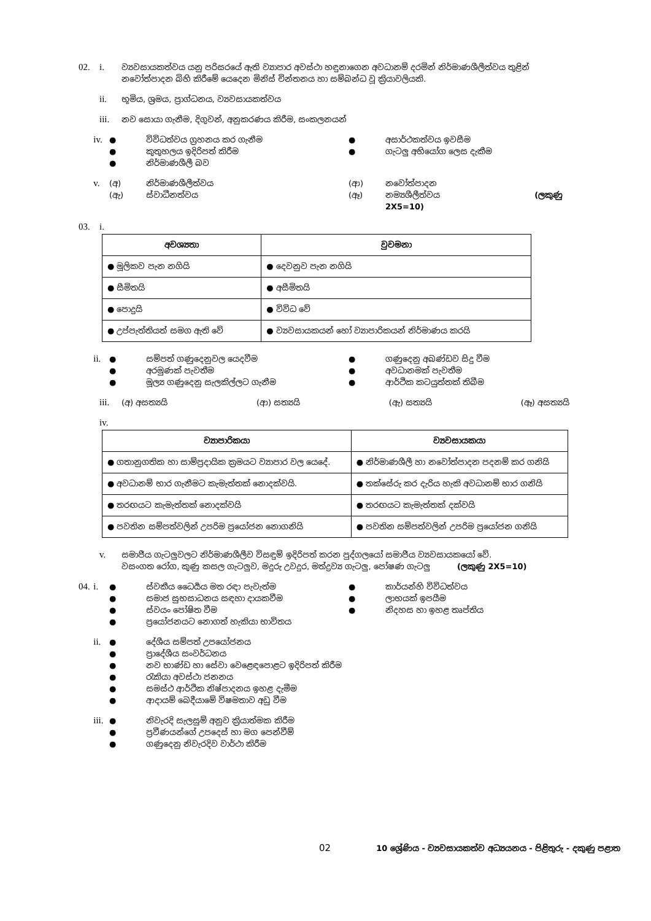02. i.
ව්‍යවසායකත්වය යනු පරිසරයේ ඇති ව්‍යාපාර අවස්ථා හඳුනාගෙන අවධානම් දරමින් නිර්මාණශීලීත්වය තුළින් නවෝත්පාදන බිහි කිරීමේ යෙදෙන මිනිස් චින්තනය හා සම්බන්ධ වූ ක්‍රියාවලියකි.
ii.
භූමිය, ශ්‍රමය, ප්‍රාග්ධනය, ව්‍යවසායකත්වය
iii.
නව සොයා ගැනීම, දිගුවන්, අනුකරණය කිරීම, සංකලනයන්
iv.
● විවිධත්වය ග්‍රහනය කර ගැනීම ● අසාර්ථකත්වය ඉවසීම ● කුතුහලය ඉදිරිපත් කිරීම ● ගැටලු අභියෝග ලෙස දැකීම ● නිර්මාණශීලී බව
v.
(අ) නිර්මාණශීලීත්වය (ආ) නවෝත්පාදන (ඇ) ස්වාධීනත්වය (ඈ) නම්‍යශීලීත්වය (ලකුණු 2X5=10)
03. i.
| අවශ්‍යතා | වුවමනා |
| --- | --- |
| ● මූලිකව පැන නගියි | ● දෙවනුව පැන නගියි |
| ● සීමිතයි | ● අසීමිතයි |
| ● පොදුයි | ● විවිධ වේ |
| ● උප්පැත්තියත් සමග ඇති වේ | ● ව්‍යවසායකයන් හෝ ව්‍යාපාරිකයන් නිර්මාණය කරයි |
ii.
● සම්පත් ගණුදෙනුවල යෙදවීම ● ගණුදෙනු අඛණ්ඩව සිදු වීම ● අරමුණක් පැවතීම ● අවධානමක් පැවතීම ● මූල්‍ය ගණුදෙනු සැලකිල්ලට ගැනීම ● ආර්ථික කටයුත්තක් තිබීම
iii.
(අ) අසත්‍යයි (ආ) සත්‍යයි (ඇ) සත්‍යයි (ඈ) අසත්‍යයි
iv.
| ව්‍යාපාරිකයා | ව්‍යවසායකයා |
| --- | --- |
| ● ගතානුගතික හා සාම්ප්‍රදායික ක්‍රමයට ව්‍යාපාර වල යෙදේ. | ● නිර්මාණශීලී හා නවෝත්පාදන පදනම් කර ගනියි |
| ● අවධානම් භාර ගැනීමට කැමැත්තක් නොදක්වයි. | ● තක්සේරු කර දැරිය හැකි අවධානම් භාර ගනියි |
| ● තරඟයට කැමැත්තක් නොදක්වයි | ● තරඟයට කැමැත්තක් දක්වයි |
| ● පවතින සම්පත්වලින් උපරිම ප්‍රයෝජන නොගනියි | ● පවතින සම්පත්වලින් උපරිම ප්‍රයෝජන ගනියි |
v.
සමාජීය ගැටලුවලට නිර්මාණශීලීව විසඳුම් ඉදිරිපත් කරන පුද්ගලයෝ සමාජීය ව්‍යවසායකයෝ වේ.
වසංගත රෝග, කුණු කසල ගැටලුව, මදුරු උවදුර, මත්ද්‍රව්‍ය ගැටලු, පෝෂණ ගැටලු (ලකුණු 2X5=10)
04. i.
● ස්වකීය ධෛර්‍යය මත රඳා පැවැත්ම ● කාර්යන්හි විවිධත්වය ● සමාජ සුභසාධනය සඳහා දායකවීම ● ලාභයක් ඉපයීම ● ස්වයං පෝෂිත වීම ● නිදහස හා ඉහළ තෘප්තිය ● ප්‍රයෝජනයට නොගත් හැකියා භාවිතය
ii.
● දේශීය සම්පත් උපයෝජනය ● ප්‍රාදේශීය සංවර්ධනය ● නව භාණ්ඩ හා සේවා වෙළෙඳපොළට ඉදිරිපත් කිරීම ● රැකියා අවස්ථා ජනනය ● සමස්ථ ආර්ථික නිෂ්පාදනය ඉහළ දැමීම ● ආදායම් බෙදීයාමේ විෂමතාව අඩු වීම
iii.
● නිවැරදි සැලසුම් අනුව ක්‍රියාත්මක කිරීම ● ප්‍රවීණයන්ගේ උපදෙස් හා මග පෙන්වීම් ● ගණුදෙනු නිවැරදිව වාර්ථා කිරීම
02 10 ශ්‍රේණිය - ව්‍යවසායකත්ව අධ්‍යයනය - පිළිතුරු - දකුණු පළාත